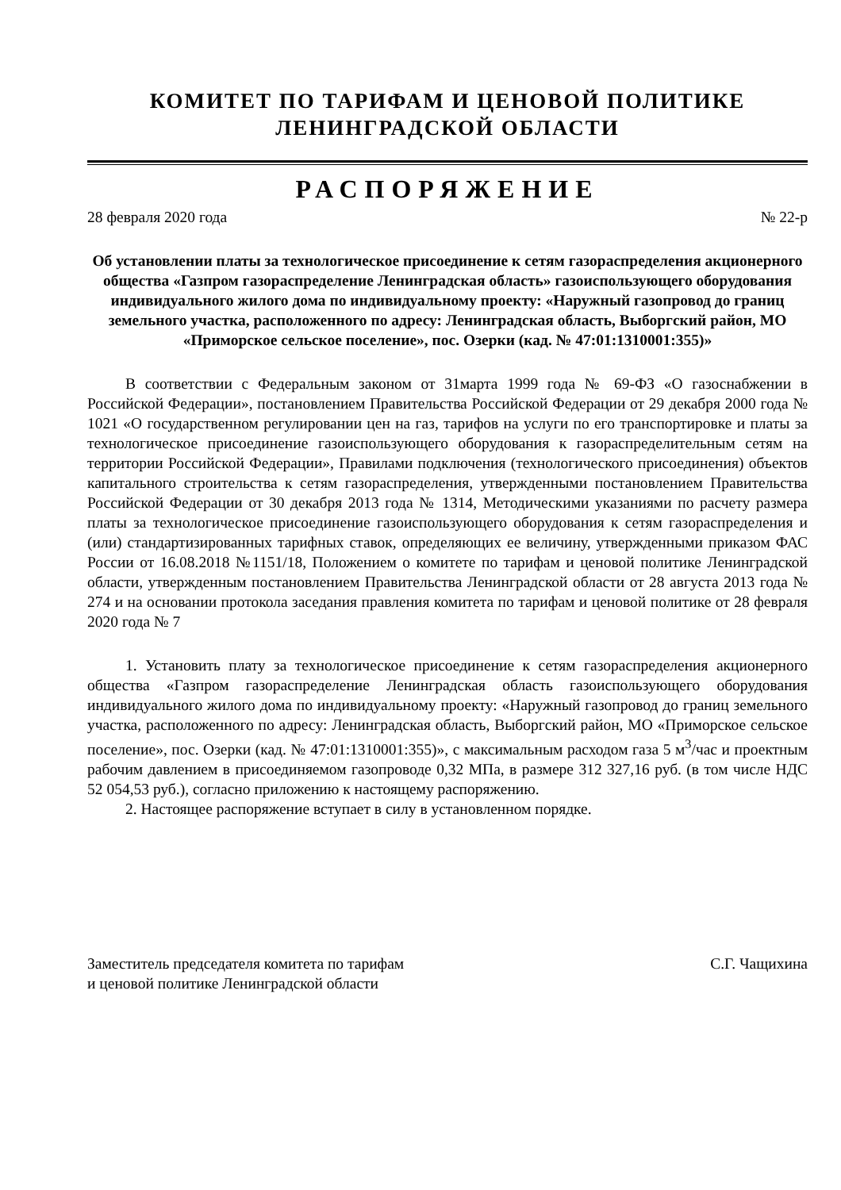КОМИТЕТ ПО ТАРИФАМ И ЦЕНОВОЙ ПОЛИТИКЕ
ЛЕНИНГРАДСКОЙ ОБЛАСТИ
РАСПОРЯЖЕНИЕ
28 февраля 2020 года № 22-р
Об установлении платы за технологическое присоединение к сетям газораспределения акционерного общества «Газпром газораспределение Ленинградская область» газоиспользующего оборудования индивидуального жилого дома по индивидуальному проекту: «Наружный газопровод до границ земельного участка, расположенного по адресу: Ленинградская область, Выборгский район, МО «Приморское сельское поселение», пос. Озерки (кад. № 47:01:1310001:355)»
В соответствии с Федеральным законом от 31марта 1999 года № 69-ФЗ «О газоснабжении в Российской Федерации», постановлением Правительства Российской Федерации от 29 декабря 2000 года № 1021 «О государственном регулировании цен на газ, тарифов на услуги по его транспортировке и платы за технологическое присоединение газоиспользующего оборудования к газораспределительным сетям на территории Российской Федерации», Правилами подключения (технологического присоединения) объектов капитального строительства к сетям газораспределения, утвержденными постановлением Правительства Российской Федерации от 30 декабря 2013 года № 1314, Методическими указаниями по расчету размера платы за технологическое присоединение газоиспользующего оборудования к сетям газораспределения и (или) стандартизированных тарифных ставок, определяющих ее величину, утвержденными приказом ФАС России от 16.08.2018 №1151/18, Положением о комитете по тарифам и ценовой политике Ленинградской области, утвержденным постановлением Правительства Ленинградской области от 28 августа 2013 года № 274 и на основании протокола заседания правления комитета по тарифам и ценовой политике от 28 февраля 2020 года № 7
1. Установить плату за технологическое присоединение к сетям газораспределения акционерного общества «Газпром газораспределение Ленинградская область газоиспользующего оборудования индивидуального жилого дома по индивидуальному проекту: «Наружный газопровод до границ земельного участка, расположенного по адресу: Ленинградская область, Выборгский район, МО «Приморское сельское поселение», пос. Озерки (кад. № 47:01:1310001:355)», с максимальным расходом газа 5 м<sup>3</sup>/час и проектным рабочим давлением в присоединяемом газопроводе 0,32 МПа, в размере 312 327,16 руб. (в том числе НДС 52 054,53 руб.), согласно приложению к настоящему распоряжению.
2. Настоящее распоряжение вступает в силу в установленном порядке.
Заместитель председателя комитета по тарифам
и ценовой политике Ленинградской области
С.Г. Чащихина